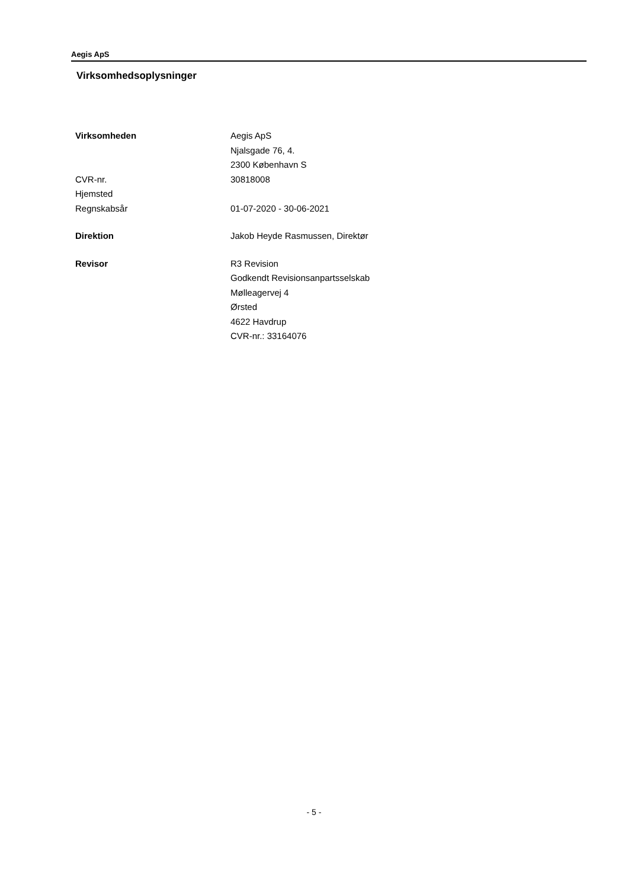Aegis ApS
Virksomhedsoplysninger
| Virksomheden | Aegis ApS |
| | Njalsgade 76, 4. |
| | 2300 København S |
| CVR-nr. | 30818008 |
| Hjemsted | |
| Regnskabsår | 01-07-2020 - 30-06-2021 |
| Direktion | Jakob Heyde Rasmussen, Direktør |
| Revisor | R3 Revision |
| | Godkendt Revisionsanpartsselskab |
| | Mølleagervej 4 |
| | Ørsted |
| | 4622 Havdrup |
| | CVR-nr.: 33164076 |
- 5 -